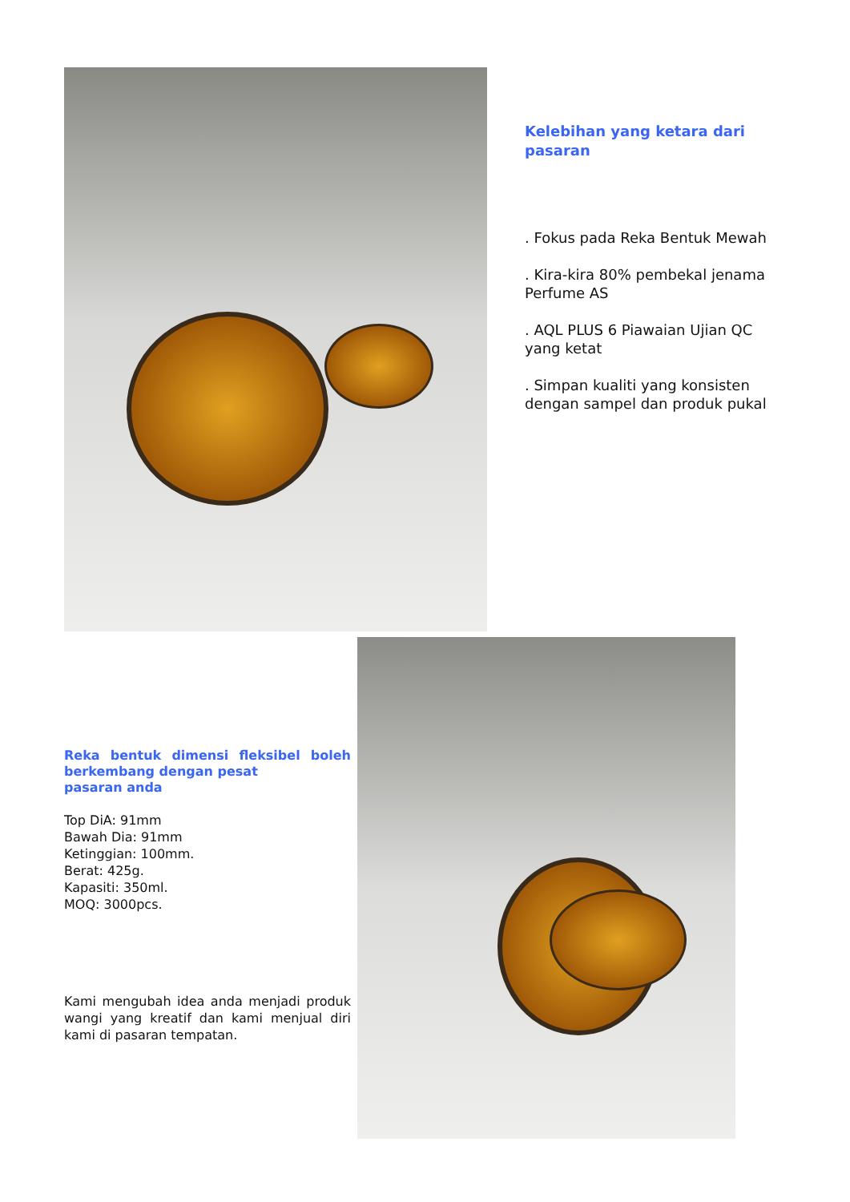Kelebihan yang ketara dari pasaran
. Fokus pada Reka Bentuk Mewah
. Kira-kira 80% pembekal jenama Perfume AS
. AQL PLUS 6 Piawaian Ujian QC yang ketat
. Simpan kualiti yang konsisten dengan sampel dan produk pukal
Reka bentuk dimensi fleksibel boleh berkembang dengan pesat
pasaran anda
Top DiA: 91mm
Bawah Dia: 91mm
Ketinggian: 100mm.
Berat: 425g.
Kapasiti: 350ml.
MOQ: 3000pcs.
Kami mengubah idea anda menjadi produk wangi yang kreatif dan kami menjual diri kami di pasaran tempatan.